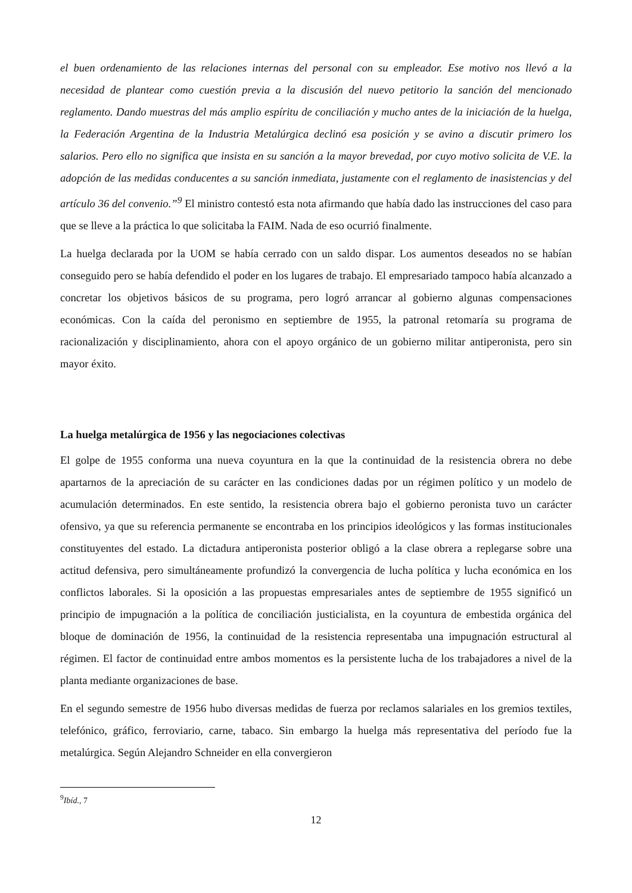el buen ordenamiento de las relaciones internas del personal con su empleador. Ese motivo nos llevó a la necesidad de plantear como cuestión previa a la discusión del nuevo petitorio la sanción del mencionado reglamento. Dando muestras del más amplio espíritu de conciliación y mucho antes de la iniciación de la huelga, la Federación Argentina de la Industria Metalúrgica declinó esa posición y se avino a discutir primero los salarios. Pero ello no significa que insista en su sanción a la mayor brevedad, por cuyo motivo solicita de V.E. la adopción de las medidas conducentes a su sanción inmediata, justamente con el reglamento de inasistencias y del artículo 36 del convenio.”<sup>9</sup> El ministro contestó esta nota afirmando que había dado las instrucciones del caso para que se lleve a la práctica lo que solicitaba la FAIM. Nada de eso ocurrió finalmente.
La huelga declarada por la UOM se había cerrado con un saldo dispar. Los aumentos deseados no se habían conseguido pero se había defendido el poder en los lugares de trabajo. El empresariado tampoco había alcanzado a concretar los objetivos básicos de su programa, pero logró arrancar al gobierno algunas compensaciones económicas. Con la caída del peronismo en septiembre de 1955, la patronal retomaría su programa de racionalización y disciplinamiento, ahora con el apoyo orgánico de un gobierno militar antiperonista, pero sin mayor éxito.
La huelga metalúrgica de 1956 y las negociaciones colectivas
El golpe de 1955 conforma una nueva coyuntura en la que la continuidad de la resistencia obrera no debe apartarnos de la apreciación de su carácter en las condiciones dadas por un régimen político y un modelo de acumulación determinados. En este sentido, la resistencia obrera bajo el gobierno peronista tuvo un carácter ofensivo, ya que su referencia permanente se encontraba en los principios ideológicos y las formas institucionales constituyentes del estado. La dictadura antiperonista posterior obligó a la clase obrera a replegarse sobre una actitud defensiva, pero simultáneamente profundizó la convergencia de lucha política y lucha económica en los conflictos laborales. Si la oposición a las propuestas empresariales antes de septiembre de 1955 significó un principio de impugnación a la política de conciliación justicialista, en la coyuntura de embestida orgánica del bloque de dominación de 1956, la continuidad de la resistencia representaba una impugnación estructural al régimen. El factor de continuidad entre ambos momentos es la persistente lucha de los trabajadores a nivel de la planta mediante organizaciones de base.
En el segundo semestre de 1956 hubo diversas medidas de fuerza por reclamos salariales en los gremios textiles, telefónico, gráfico, ferroviario, carne, tabaco. Sin embargo la huelga más representativa del período fue la metalúrgica. Según Alejandro Schneider en ella convergieron
<sup>9</sup> Ibíd., 7
12